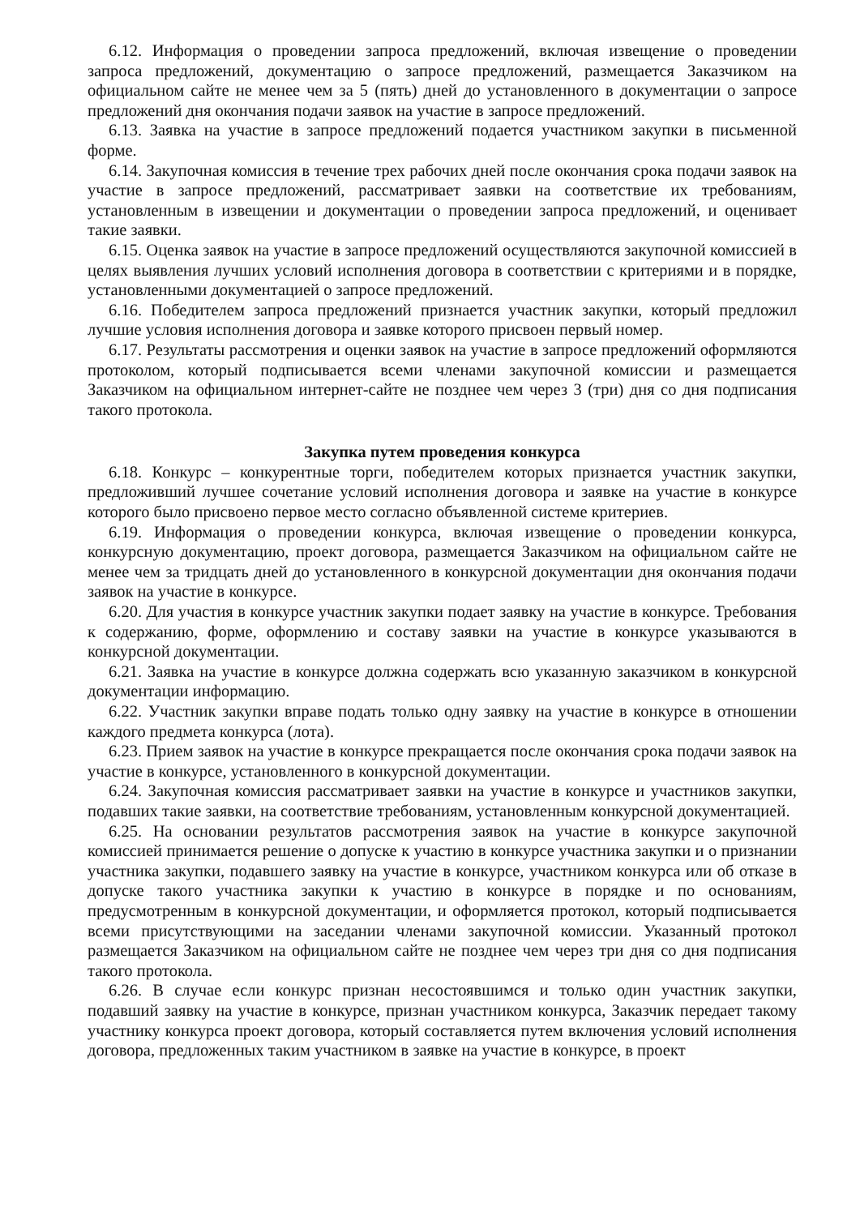6.12. Информация о проведении запроса предложений, включая извещение о проведении запроса предложений, документацию о запросе предложений, размещается Заказчиком на официальном сайте не менее чем за 5 (пять) дней до установленного в документации о запросе предложений дня окончания подачи заявок на участие в запросе предложений.
6.13. Заявка на участие в запросе предложений подается участником закупки в письменной форме.
6.14. Закупочная комиссия в течение трех рабочих дней после окончания срока подачи заявок на участие в запросе предложений, рассматривает заявки на соответствие их требованиям, установленным в извещении и документации о проведении запроса предложений, и оценивает такие заявки.
6.15. Оценка заявок на участие в запросе предложений осуществляются закупочной комиссией в целях выявления лучших условий исполнения договора в соответствии с критериями и в порядке, установленными документацией о запросе предложений.
6.16. Победителем запроса предложений признается участник закупки, который предложил лучшие условия исполнения договора и заявке которого присвоен первый номер.
6.17. Результаты рассмотрения и оценки заявок на участие в запросе предложений оформляются протоколом, который подписывается всеми членами закупочной комиссии и размещается Заказчиком на официальном интернет-сайте не позднее чем через 3 (три) дня со дня подписания такого протокола.
Закупка путем проведения конкурса
6.18. Конкурс – конкурентные торги, победителем которых признается участник закупки, предложивший лучшее сочетание условий исполнения договора и заявке на участие в конкурсе которого было присвоено первое место согласно объявленной системе критериев.
6.19. Информация о проведении конкурса, включая извещение о проведении конкурса, конкурсную документацию, проект договора, размещается Заказчиком на официальном сайте не менее чем за тридцать дней до установленного в конкурсной документации дня окончания подачи заявок на участие в конкурсе.
6.20. Для участия в конкурсе участник закупки подает заявку на участие в конкурсе. Требования к содержанию, форме, оформлению и составу заявки на участие в конкурсе указываются в конкурсной документации.
6.21. Заявка на участие в конкурсе должна содержать всю указанную заказчиком в конкурсной документации информацию.
6.22. Участник закупки вправе подать только одну заявку на участие в конкурсе в отношении каждого предмета конкурса (лота).
6.23. Прием заявок на участие в конкурсе прекращается после окончания срока подачи заявок на участие в конкурсе, установленного в конкурсной документации.
6.24. Закупочная комиссия рассматривает заявки на участие в конкурсе и участников закупки, подавших такие заявки, на соответствие требованиям, установленным конкурсной документацией.
6.25. На основании результатов рассмотрения заявок на участие в конкурсе закупочной комиссией принимается решение о допуске к участию в конкурсе участника закупки и о признании участника закупки, подавшего заявку на участие в конкурсе, участником конкурса или об отказе в допуске такого участника закупки к участию в конкурсе в порядке и по основаниям, предусмотренным в конкурсной документации, и оформляется протокол, который подписывается всеми присутствующими на заседании членами закупочной комиссии. Указанный протокол размещается Заказчиком на официальном сайте не позднее чем через три дня со дня подписания такого протокола.
6.26. В случае если конкурс признан несостоявшимся и только один участник закупки, подавший заявку на участие в конкурсе, признан участником конкурса, Заказчик передает такому участнику конкурса проект договора, который составляется путем включения условий исполнения договора, предложенных таким участником в заявке на участие в конкурсе, в проект